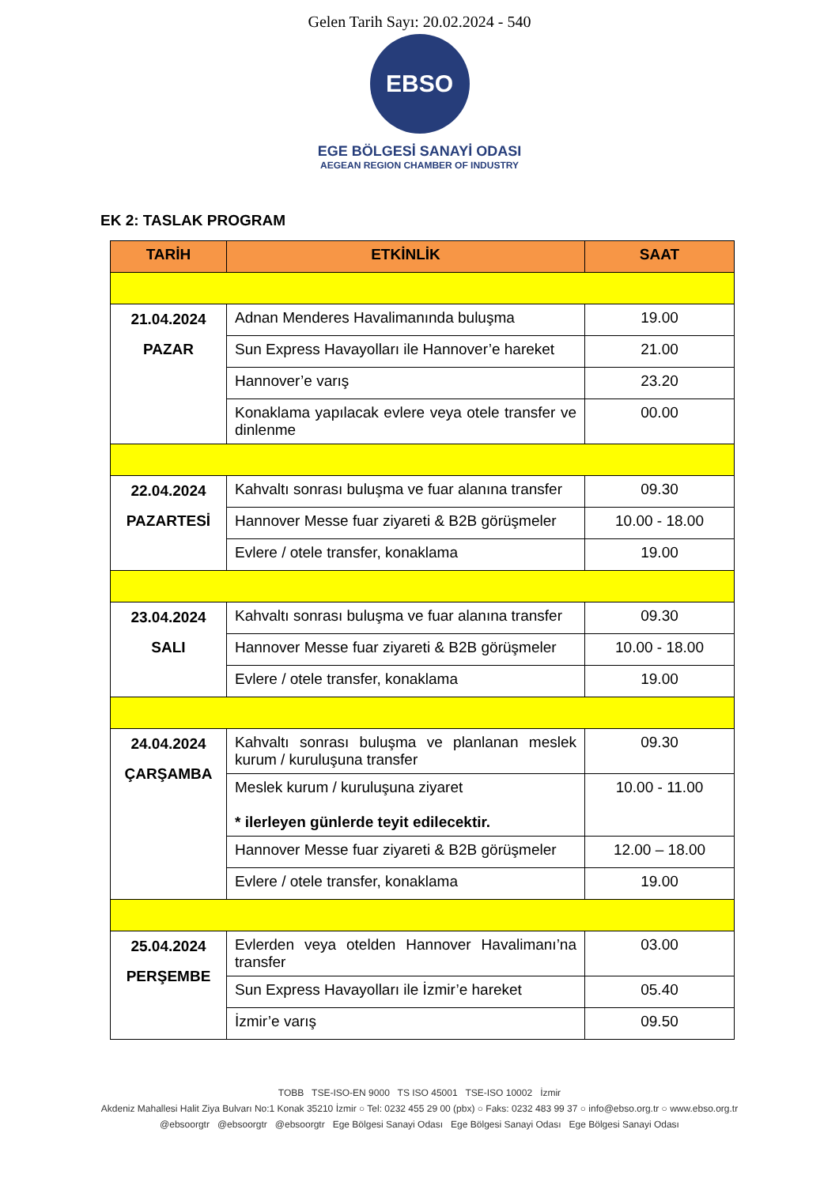Gelen Tarih Sayı: 20.02.2024 - 540
EBSO
EGE BÖLGESİ SANAYİ ODASI
AEGEAN REGION CHAMBER OF INDUSTRY
EK 2: TASLAK PROGRAM
| TARİH | ETKİNLİK | SAAT |
| --- | --- | --- |
| 21.04.2024 PAZAR | Adnan Menderes Havalimanında buluşma | 19.00 |
| | Sun Express Havayolları ile Hannover’e hareket | 21.00 |
| | Hannover’e varış | 23.20 |
| | Konaklama yapılacak evlere veya otele transfer ve dinlenme | 00.00 |
| 22.04.2024 PAZARTESİ | Kahvaltı sonrası buluşma ve fuar alanına transfer | 09.30 |
| | Hannover Messe fuar ziyareti & B2B görüşmeler | 10.00 - 18.00 |
| | Evlere / otele transfer, konaklama | 19.00 |
| 23.04.2024 SALI | Kahvaltı sonrası buluşma ve fuar alanına transfer | 09.30 |
| | Hannover Messe fuar ziyareti & B2B görüşmeler | 10.00 - 18.00 |
| | Evlere / otele transfer, konaklama | 19.00 |
| 24.04.2024 ÇARŞAMBA | Kahvaltı sonrası buluşma ve planlanan meslek kurum / kuruluşuna transfer | 09.30 |
| | Meslek kurum / kuruluşuna ziyaret * ilerleyen günlerde teyit edilecektir. | 10.00 - 11.00 |
| | Hannover Messe fuar ziyareti & B2B görüşmeler | 12.00 – 18.00 |
| | Evlere / otele transfer, konaklama | 19.00 |
| 25.04.2024 PERŞEMBE | Evlerden veya otelden Hannover Havalimanı’na transfer | 03.00 |
| | Sun Express Havayolları ile İzmir’e hareket | 05.40 |
| | İzmir’e varış | 09.50 |
TOBB TSE-ISO-EN 9000 TS ISO 45001 TSE-ISO 10002 İzmir
Akdeniz Mahallesi Halit Ziya Bulvarı No:1 Konak 35210 İzmir ○ Tel: 0232 455 29 00 (pbx) ○ Faks: 0232 483 99 37 ○ info@ebso.org.tr ○ www.ebso.org.tr
@ebsoorgtr @ebsoorgtr @ebsoorgtr Ege Bölgesi Sanayi Odası Ege Bölgesi Sanayi Odası Ege Bölgesi Sanayi Odası